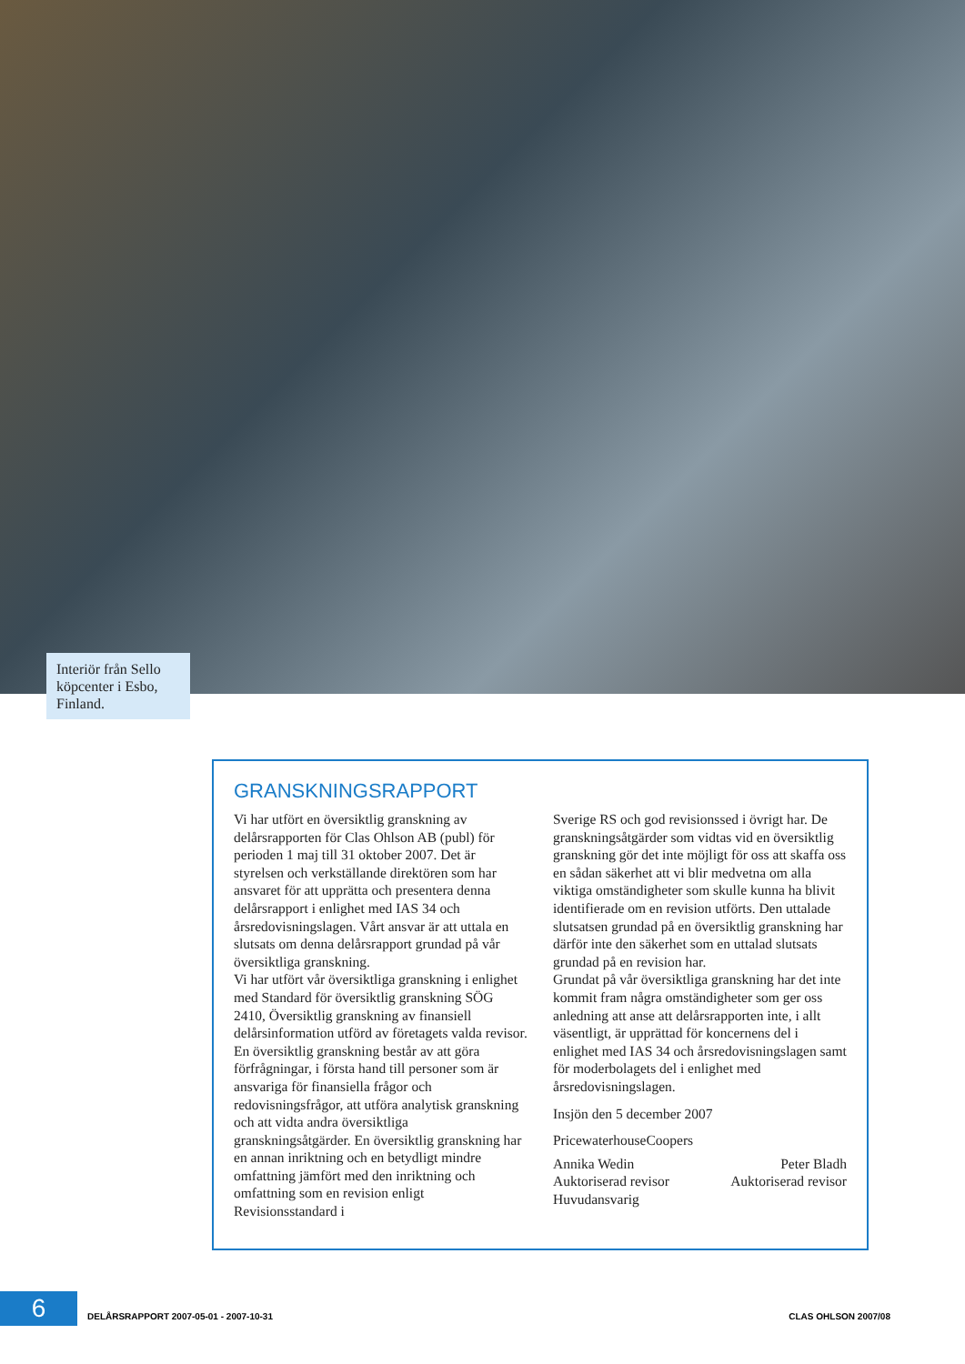Interiör från Sello köpcenter i Esbo, Finland.
GRANSKNINGSRAPPORT
Vi har utfört en översiktlig granskning av delårsrapporten för Clas Ohlson AB (publ) för perioden 1 maj till 31 oktober 2007. Det är styrelsen och verkställande direktören som har ansvaret för att upprätta och presentera denna delårsrapport i enlighet med IAS 34 och årsredovisningslagen. Vårt ansvar är att uttala en slutsats om denna delårsrapport grundad på vår översiktliga granskning.
Vi har utfört vår översiktliga granskning i enlighet med Standard för översiktlig granskning SÖG 2410, Översiktlig granskning av finansiell delårsinformation utförd av företagets valda revisor. En översiktlig granskning består av att göra förfrågningar, i första hand till personer som är ansvariga för finansiella frågor och redovisningsfrågor, att utföra analytisk granskning och att vidta andra översiktliga granskningsåtgärder. En översiktlig granskning har en annan inriktning och en betydligt mindre omfattning jämfört med den inriktning och omfattning som en revision enligt Revisionsstandard i
Sverige RS och god revisionssed i övrigt har. De granskningsåtgärder som vidtas vid en översiktlig granskning gör det inte möjligt för oss att skaffa oss en sådan säkerhet att vi blir medvetna om alla viktiga omständigheter som skulle kunna ha blivit identifierade om en revision utförts. Den uttalade slutsatsen grundad på en översiktlig granskning har därför inte den säkerhet som en uttalad slutsats grundad på en revision har.
Grundat på vår översiktliga granskning har det inte kommit fram några omständigheter som ger oss anledning att anse att delårsrapporten inte, i allt väsentligt, är upprättad för koncernens del i enlighet med IAS 34 och årsredovisningslagen samt för moderbolagets del i enlighet med årsredovisningslagen.
Insjön den 5 december 2007
PricewaterhouseCoopers
Annika Wedin
Auktoriserad revisor
Huvudansvarig
Peter Bladh
Auktoriserad revisor
6
DELÅRSRAPPORT 2007-05-01 - 2007-10-31 CLAS OHLSON 2007/08